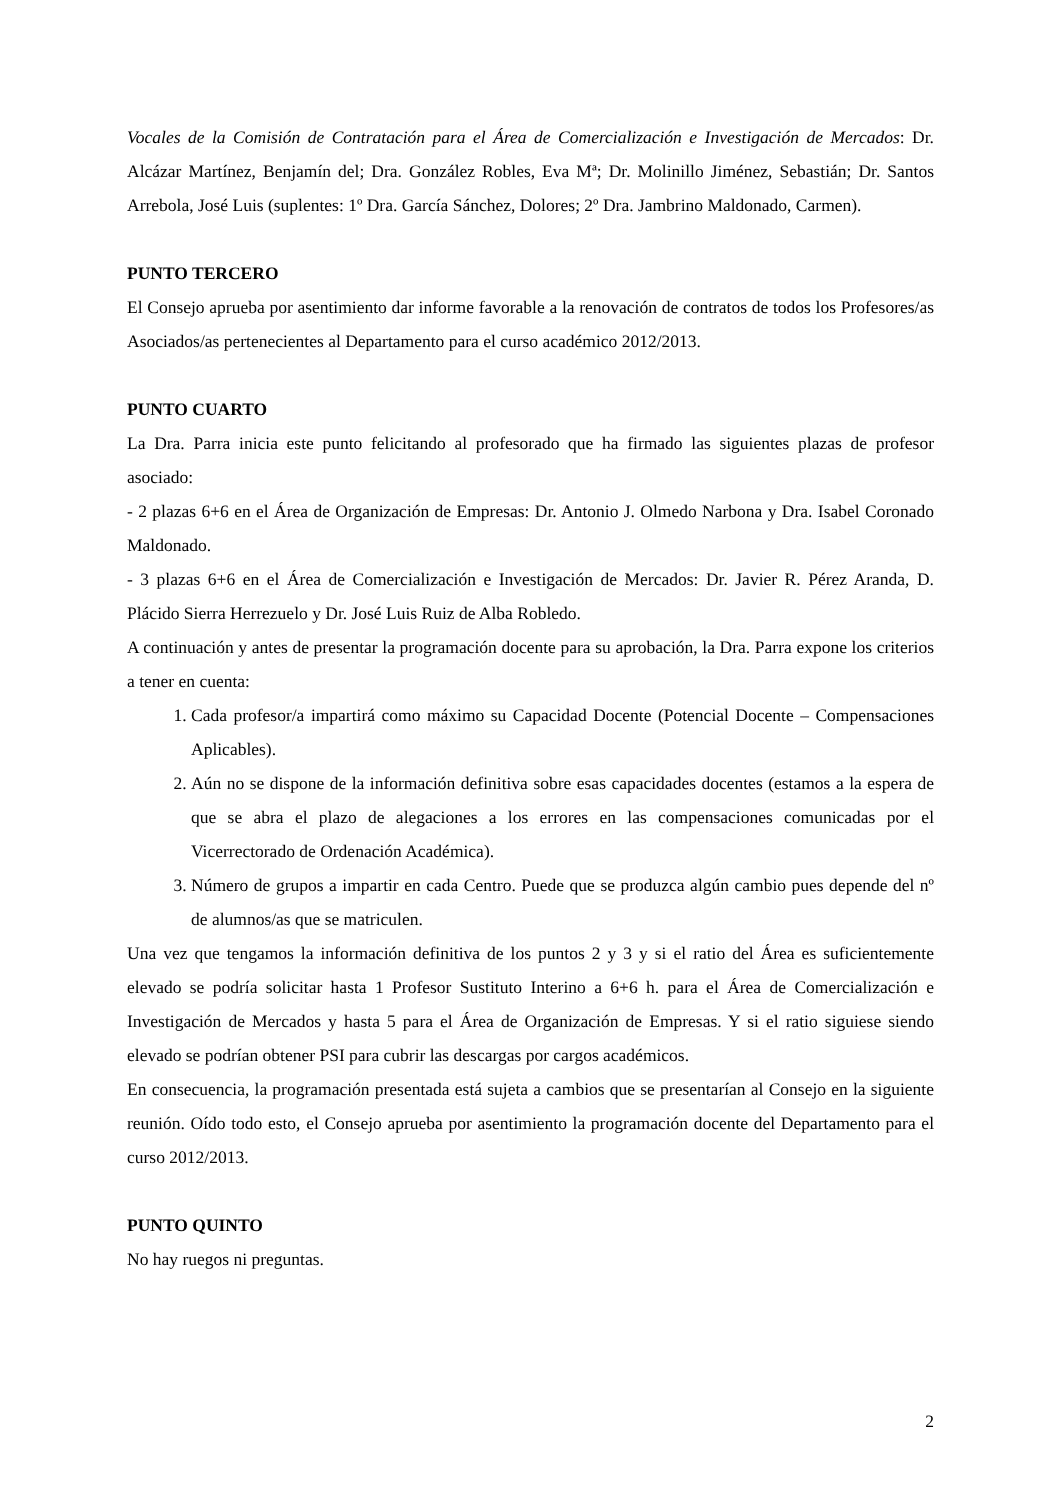Vocales de la Comisión de Contratación para el Área de Comercialización e Investigación de Mercados: Dr. Alcázar Martínez, Benjamín del; Dra. González Robles, Eva Mª; Dr. Molinillo Jiménez, Sebastián; Dr. Santos Arrebola, José Luis (suplentes: 1º Dra. García Sánchez, Dolores; 2º Dra. Jambrino Maldonado, Carmen).
PUNTO TERCERO
El Consejo aprueba por asentimiento dar informe favorable a la renovación de contratos de todos los Profesores/as Asociados/as pertenecientes al Departamento para el curso académico 2012/2013.
PUNTO CUARTO
La Dra. Parra inicia este punto felicitando al profesorado que ha firmado las siguientes plazas de profesor asociado:
- 2 plazas 6+6 en el Área de Organización de Empresas: Dr. Antonio J. Olmedo Narbona y Dra. Isabel Coronado Maldonado.
- 3 plazas 6+6 en el Área de Comercialización e Investigación de Mercados: Dr. Javier R. Pérez Aranda, D. Plácido Sierra Herrezuelo y Dr. José Luis Ruiz de Alba Robledo.
A continuación y antes de presentar la programación docente para su aprobación, la Dra. Parra expone los criterios a tener en cuenta:
1. Cada profesor/a impartirá como máximo su Capacidad Docente (Potencial Docente – Compensaciones Aplicables).
2. Aún no se dispone de la información definitiva sobre esas capacidades docentes (estamos a la espera de que se abra el plazo de alegaciones a los errores en las compensaciones comunicadas por el Vicerrectorado de Ordenación Académica).
3. Número de grupos a impartir en cada Centro. Puede que se produzca algún cambio pues depende del nº de alumnos/as que se matriculen.
Una vez que tengamos la información definitiva de los puntos 2 y 3 y si el ratio del Área es suficientemente elevado se podría solicitar hasta 1 Profesor Sustituto Interino a 6+6 h. para el Área de Comercialización e Investigación de Mercados y hasta 5 para el Área de Organización de Empresas. Y si el ratio siguiese siendo elevado se podrían obtener PSI para cubrir las descargas por cargos académicos.
En consecuencia, la programación presentada está sujeta a cambios que se presentarían al Consejo en la siguiente reunión. Oído todo esto, el Consejo aprueba por asentimiento la programación docente del Departamento para el curso 2012/2013.
PUNTO QUINTO
No hay ruegos ni preguntas.
2